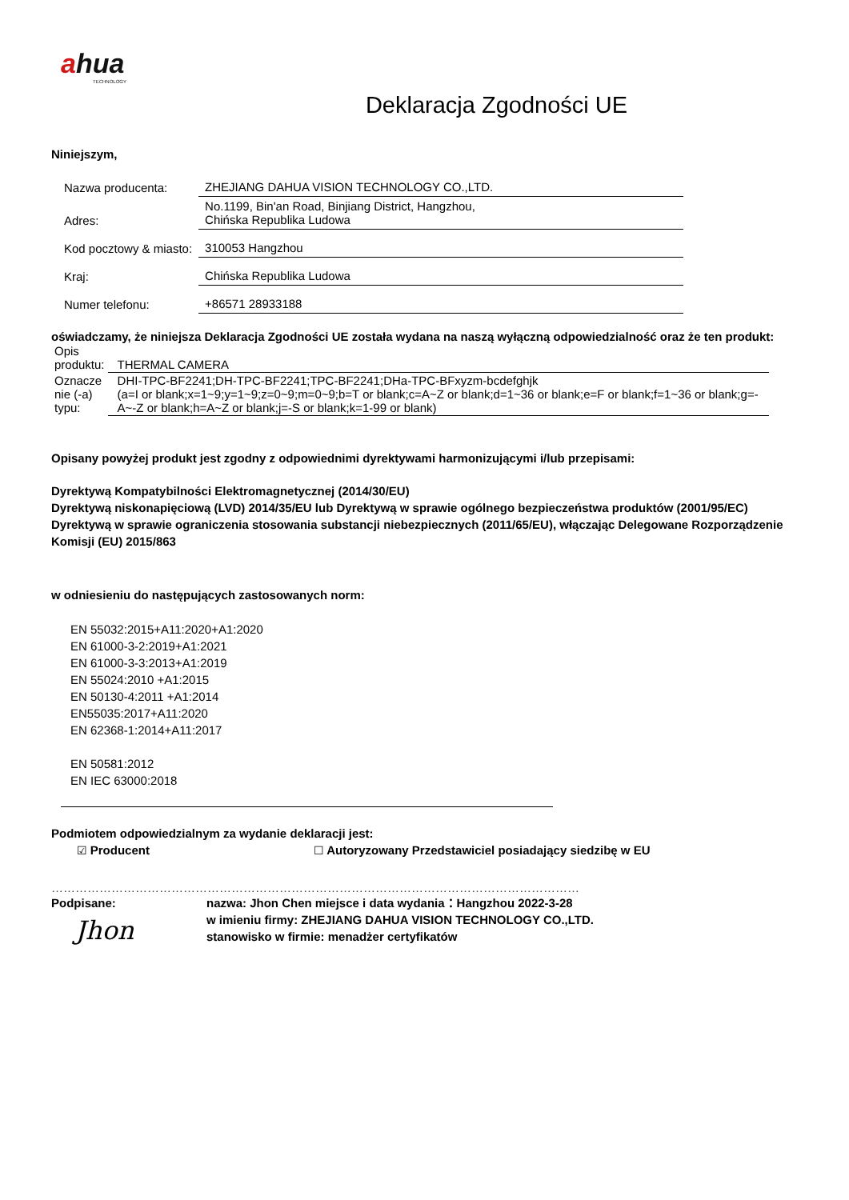ahua
TECHNOLOGY
Deklaracja Zgodności UE
Niniejszym,
| Nazwa producenta: | ZHEJIANG DAHUA VISION TECHNOLOGY CO.,LTD. |
| Adres: | No.1199, Bin'an Road, Binjiang District, Hangzhou, Chińska Republika Ludowa |
| Kod pocztowy & miasto: | 310053 Hangzhou |
| Kraj: | Chińska Republika Ludowa |
| Numer telefonu: | +86571 28933188 |
oświadczamy, że niniejsza Deklaracja Zgodności UE została wydana na naszą wyłączną odpowiedzialność oraz że ten produkt:
| Opis produktu: | THERMAL CAMERA |
| Oznacze nie (-a) typu: | DHI-TPC-BF2241;DH-TPC-BF2241;TPC-BF2241;DHa-TPC-BFxyzm-bcdefghjk (a=I or blank;x=1~9;y=1~9;z=0~9;m=0~9;b=T or blank;c=A~Z or blank;d=1~36 or blank;e=F or blank;f=1~36 or blank;g=-A~-Z or blank;h=A~Z or blank;j=-S or blank;k=1-99 or blank) |
Opisany powyżej produkt jest zgodny z odpowiednimi dyrektywami harmonizującymi i/lub przepisami:
Dyrektywą Kompatybilności Elektromagnetycznej (2014/30/EU)
Dyrektywą niskonapięciową (LVD) 2014/35/EU lub Dyrektywą w sprawie ogólnego bezpieczeństwa produktów (2001/95/EC)
Dyrektywą w sprawie ograniczenia stosowania substancji niebezpiecznych (2011/65/EU), włączając Delegowane Rozporządzenie Komisji (EU) 2015/863
w odniesieniu do następujących zastosowanych norm:
EN 55032:2015+A11:2020+A1:2020
EN 61000-3-2:2019+A1:2021
EN 61000-3-3:2013+A1:2019
EN 55024:2010 +A1:2015
EN 50130-4:2011 +A1:2014
EN55035:2017+A11:2020
EN 62368-1:2014+A11:2017
EN 50581:2012
EN IEC 63000:2018
Podmiotem odpowiedzialnym za wydanie deklaracji jest:
☑ Producent ☐ Autoryzowany Przedstawiciel posiadający siedzibę w EU
……………………………………………………………………………………………………………………
Podpisane:
Jhon
nazwa: Jhon Chen miejsce i data wydania：Hangzhou 2022-3-28
w imieniu firmy: ZHEJIANG DAHUA VISION TECHNOLOGY CO.,LTD.
stanowisko w firmie: menadżer certyfikatów